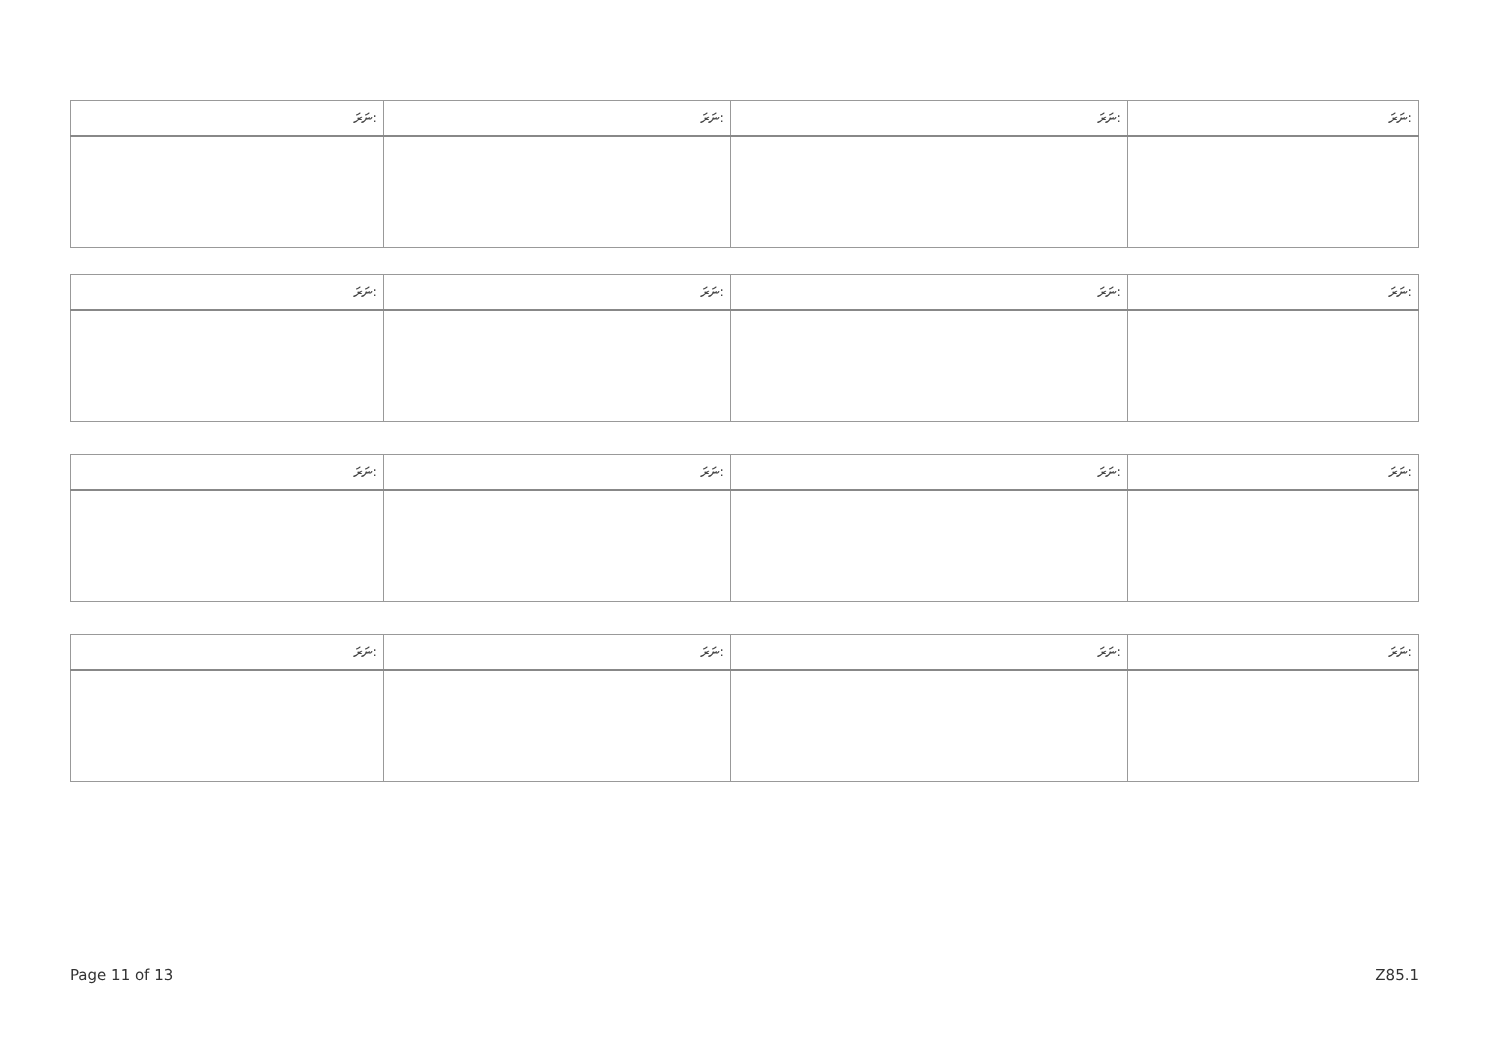| ނަރަ: | ނަރަ: | ނަރަ: | ނަރަ: |
| --- | --- | --- | --- |
| ނަރަ: | ނަރަ: | ނަރަ: | ނަރަ: |
| --- | --- | --- | --- |
| ނަރަ: | ނަރަ: | ނަރަ: | ނަރަ: |
| --- | --- | --- | --- |
| ނަރަ: | ނަރަ: | ނަރަ: | ނަރަ: |
| --- | --- | --- | --- |
Page 11 of 13 Z85.1